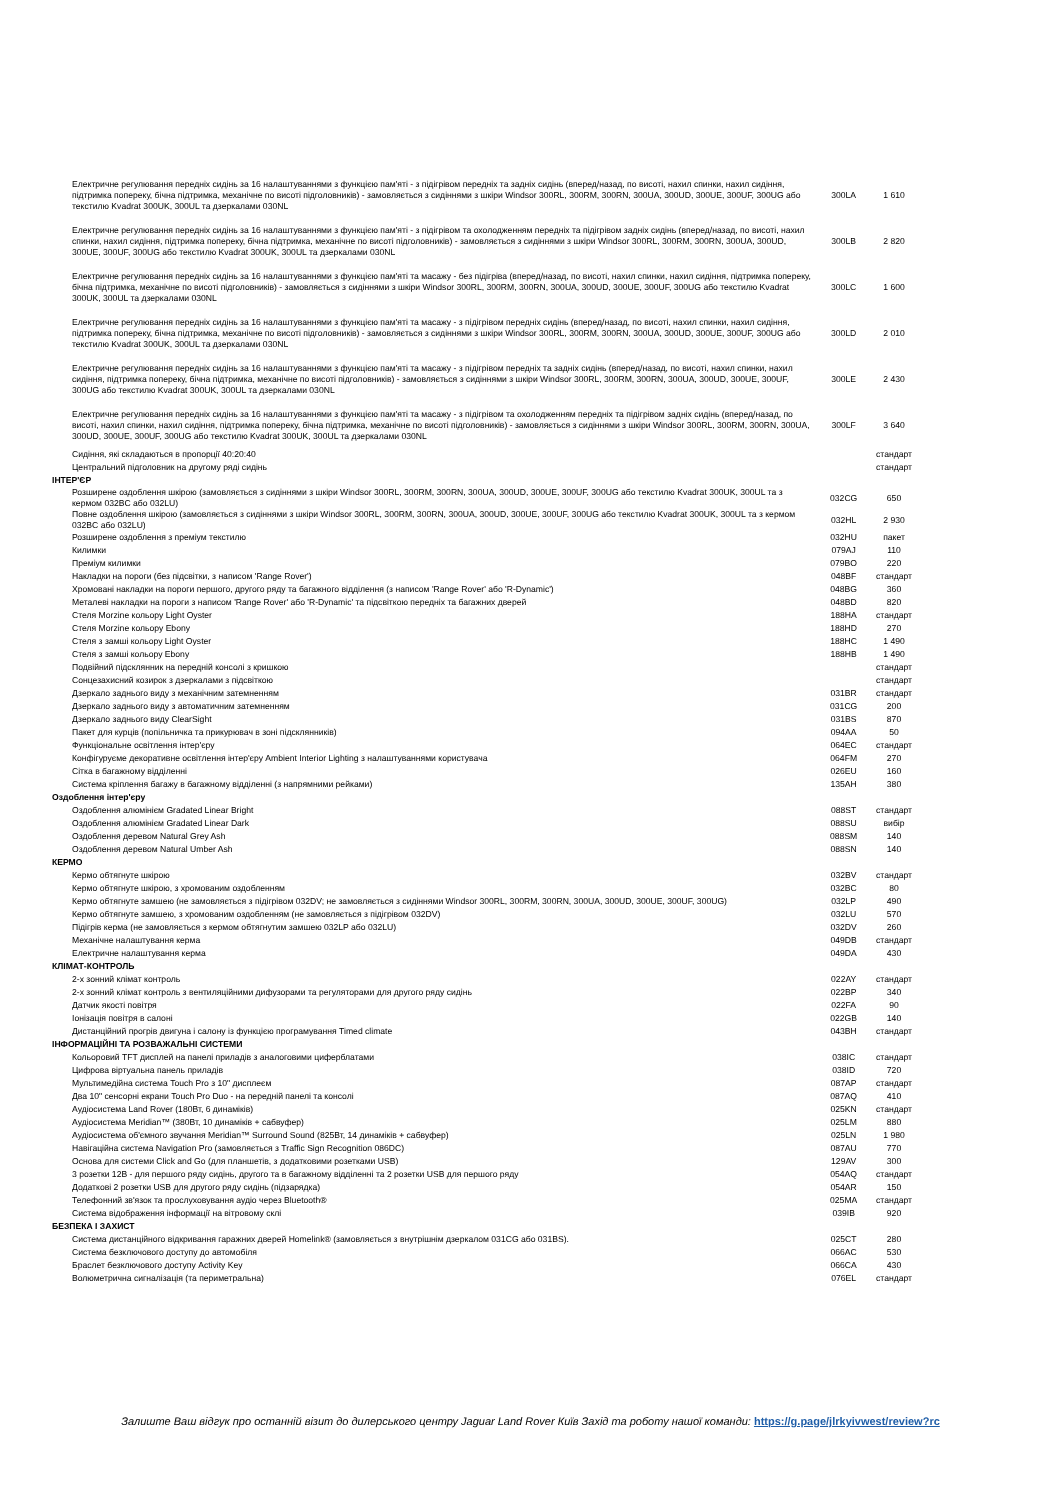| Електричне регулювання передніх сидінь за 16 налаштуваннями з функцією пам'яті - з підігрівом передніх та задніх сидінь (вперед/назад, по висоті, нахил спинки, нахил сидіння, підтримка попереку, бічна підтримка, механічне по висоті підголовників) - замовляється з сидіннями з шкіри Windsor 300RL, 300RM, 300RN, 300UA, 300UD, 300UE, 300UF, 300UG або текстилю Kvadrat 300UK, 300UL та дзеркалами 030NL | 300LA | 1 610 |
| Електричне регулювання передніх сидінь за 16 налаштуваннями з функцією пам'яті - з підігрівом та охолодженням передніх та підігрівом задніх сидінь (вперед/назад, по висоті, нахил спинки, нахил сидіння, підтримка попереку, бічна підтримка, механічне по висоті підголовників) - замовляється з сидіннями з шкіри Windsor 300RL, 300RM, 300RN, 300UA, 300UD, 300UE, 300UF, 300UG або текстилю Kvadrat 300UK, 300UL та дзеркалами 030NL | 300LB | 2 820 |
| Електричне регулювання передніх сидінь за 16 налаштуваннями з функцією пам'яті та масажу - без підігріва (вперед/назад, по висоті, нахил спинки, нахил сидіння, підтримка попереку, бічна підтримка, механічне по висоті підголовників) - замовляється з сидіннями з шкіри Windsor 300RL, 300RM, 300RN, 300UA, 300UD, 300UE, 300UF, 300UG або текстилю Kvadrat 300UK, 300UL та дзеркалами 030NL | 300LC | 1 600 |
| Електричне регулювання передніх сидінь за 16 налаштуваннями з функцією пам'яті та масажу - з підігрівом передніх сидінь (вперед/назад, по висоті, нахил спинки, нахил сидіння, підтримка попереку, бічна підтримка, механічне по висоті підголовників) - замовляється з сидіннями з шкіри Windsor 300RL, 300RM, 300RN, 300UA, 300UD, 300UE, 300UF, 300UG або текстилю Kvadrat 300UK, 300UL та дзеркалами 030NL | 300LD | 2 010 |
| Електричне регулювання передніх сидінь за 16 налаштуваннями з функцією пам'яті та масажу - з підігрівом передніх та задніх сидінь (вперед/назад, по висоті, нахил спинки, нахил сидіння, підтримка попереку, бічна підтримка, механічне по висоті підголовників) - замовляється з сидіннями з шкіри Windsor 300RL, 300RM, 300RN, 300UA, 300UD, 300UE, 300UF, 300UG або текстилю Kvadrat 300UK, 300UL та дзеркалами 030NL | 300LE | 2 430 |
| Електричне регулювання передніх сидінь за 16 налаштуваннями з функцією пам'яті та масажу - з підігрівом та охолодженням передніх та підігрівом задніх сидінь (вперед/назад, по висоті, нахил спинки, нахил сидіння, підтримка попереку, бічна підтримка, механічне по висоті підголовників) - замовляється з сидіннями з шкіри Windsor 300RL, 300RM, 300RN, 300UA, 300UD, 300UE, 300UF, 300UG або текстилю Kvadrat 300UK, 300UL та дзеркалами 030NL | 300LF | 3 640 |
| Сидіння, які складаються в пропорції 40:20:40 | | стандарт |
| Центральний підголовник на другому ряді сидінь | | стандарт |
| ІНТЕР'ЄР | | |
| Розширене оздоблення шкірою (замовляється з сидіннями з шкіри Windsor 300RL, 300RM, 300RN, 300UA, 300UD, 300UE, 300UF, 300UG або текстилю Kvadrat 300UK, 300UL та з кермом 032BC або 032LU) | 032CG | 650 |
| Повне оздоблення шкірою (замовляється з сидіннями з шкіри Windsor 300RL, 300RM, 300RN, 300UA, 300UD, 300UE, 300UF, 300UG або текстилю Kvadrat 300UK, 300UL та з кермом 032BC або 032LU) | 032HL | 2 930 |
| Розширене оздоблення з преміум текстилю | 032HU | пакет |
| Килимки | 079AJ | 110 |
| Преміум килимки | 079BO | 220 |
| Накладки на пороги (без підсвітки, з написом 'Range Rover') | 048BF | стандарт |
| Хромовані накладки на пороги першого, другого ряду та багажного відділення (з написом 'Range Rover' або 'R-Dynamic') | 048BG | 360 |
| Металеві накладки на пороги з написом 'Range Rover' або 'R-Dynamic' та підсвіткою передніх та багажних дверей | 048BD | 820 |
| Стеля Morzine кольору Light Oyster | 188HA | стандарт |
| Стеля Morzine кольору Ebony | 188HD | 270 |
| Стеля з замші кольору Light Oyster | 188HC | 1 490 |
| Стеля з замші кольору Ebony | 188HB | 1 490 |
| Подвійний підсклянник на передній консолі з кришкою | | стандарт |
| Сонцезахисний козирок з дзеркалами з підсвіткою | | стандарт |
| Дзеркало заднього виду з механічним затемненням | 031BR | стандарт |
| Дзеркало заднього виду з автоматичним затемненням | 031CG | 200 |
| Дзеркало заднього виду ClearSight | 031BS | 870 |
| Пакет для курців (попільничка та прикурювач в зоні підсклянників) | 094AA | 50 |
| Функціональне освітлення інтер'єру | 064EC | стандарт |
| Конфігуруєме декоративне освітлення інтер'єру Ambient Interior Lighting з налаштуваннями користувача | 064FM | 270 |
| Сітка в багажному відділенні | 026EU | 160 |
| Система кріплення багажу в багажному відділенні (з напрямними рейками) | 135AH | 380 |
| Оздоблення інтер'єру | | |
| Оздоблення алюмінієм Gradated Linear Bright | 088ST | стандарт |
| Оздоблення алюмінієм Gradated Linear Dark | 088SU | вибір |
| Оздоблення деревом Natural Grey Ash | 088SM | 140 |
| Оздоблення деревом Natural Umber Ash | 088SN | 140 |
| КЕРМО | | |
| Кермо обтягнуте шкірою | 032BV | стандарт |
| Кермо обтягнуте шкірою, з хромованим оздобленням | 032BC | 80 |
| Кермо обтягнуте замшею (не замовляється з підігрівом 032DV; не замовляється з сидіннями Windsor 300RL, 300RM, 300RN, 300UA, 300UD, 300UE, 300UF, 300UG) | 032LP | 490 |
| Кермо обтягнуте замшею, з хромованим оздобленням (не замовляється з підігрівом 032DV) | 032LU | 570 |
| Підігрів керма (не замовляється з кермом обтягнутим замшею 032LP або 032LU) | 032DV | 260 |
| Механічне налаштування керма | 049DB | стандарт |
| Електричне налаштування керма | 049DA | 430 |
| КЛІМАТ-КОНТРОЛЬ | | |
| 2-х зонний клімат контроль | 022AY | стандарт |
| 2-х зонний клімат контроль з вентиляційними дифузорами та регуляторами для другого ряду сидінь | 022BP | 340 |
| Датчик якості повітря | 022FA | 90 |
| Іонізація повітря в салоні | 022GB | 140 |
| Дистанційний прогрів двигуна і салону із функцією програмування Timed climate | 043BH | стандарт |
| ІНФОРМАЦІЙНІ ТА РОЗВАЖАЛЬНІ СИСТЕМИ | | |
| Кольоровий TFT дисплей на панелі приладів з аналоговими циферблатами | 038IC | стандарт |
| Цифрова віртуальна панель приладів | 038ID | 720 |
| Мультимедійна система Touch Pro з 10" дисплеєм | 087AP | стандарт |
| Два 10" сенсорні екрани Touch Pro Duo - на передній панелі та консолі | 087AQ | 410 |
| Аудіосистема Land Rover (180Вт, 6 динаміків) | 025KN | стандарт |
| Аудіосистема Meridian™ (380Вт, 10 динаміків + сабвуфер) | 025LM | 880 |
| Аудіосистема об'ємного звучання Meridian™ Surround Sound (825Вт, 14 динаміків + сабвуфер) | 025LN | 1 980 |
| Навігаційна система Navigation Pro (замовляється з Traffic Sign Recognition 086DC) | 087AU | 770 |
| Основа для системи Click and Go (для планшетів, з додатковими розетками USB) | 129AV | 300 |
| 3 розетки 12В - для першого ряду сидінь, другого та в багажному відділенні та 2 розетки USB для першого ряду | 054AQ | стандарт |
| Додаткові 2 розетки USB для другого ряду сидінь (підзарядка) | 054AR | 150 |
| Телефонний зв'язок та прослуховування аудіо через Bluetooth® | 025MA | стандарт |
| Система відображення інформації на вітровому склі | 039IB | 920 |
| БЕЗПЕКА І ЗАХИСТ | | |
| Система дистанційного відкривання гаражних дверей Homelink® (замовляється з внутрішнім дзеркалом 031CG або 031BS). | 025CT | 280 |
| Система безключового доступу до автомобіля | 066AC | 530 |
| Браслет безключового доступу Activity Key | 066CA | 430 |
| Волюметрична сигналізація (та периметральна) | 076EL | стандарт |
Залиште Ваш відгук про останній візит до дилерського центру Jaguar Land Rover Київ Захід та роботу нашої команди: https://g.page/jlrkyivwest/review?rc